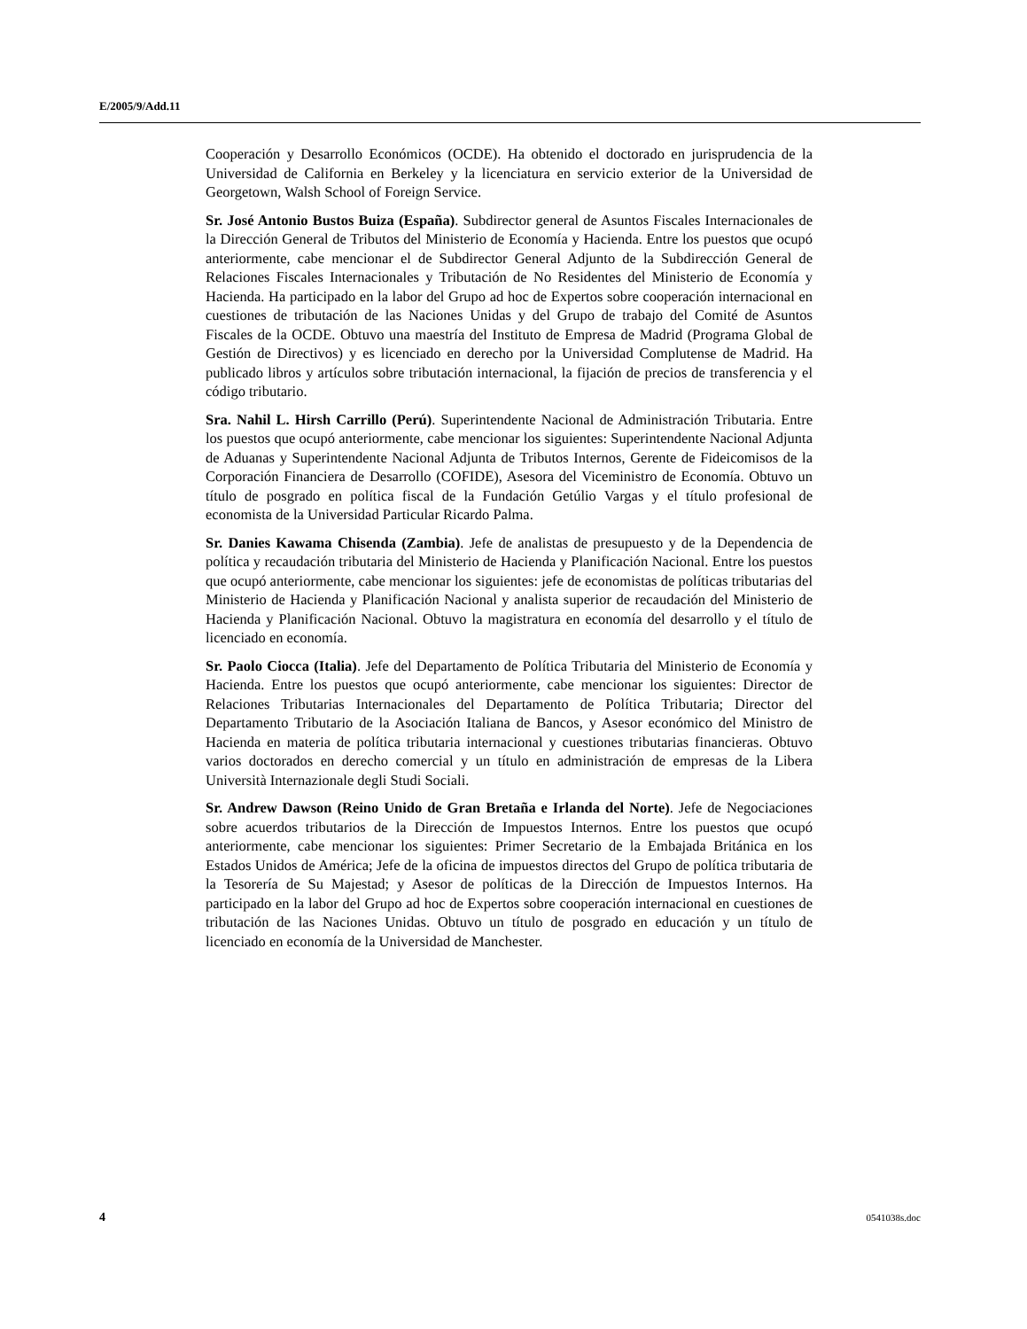E/2005/9/Add.11
Cooperación y Desarrollo Económicos (OCDE). Ha obtenido el doctorado en jurisprudencia de la Universidad de California en Berkeley y la licenciatura en servicio exterior de la Universidad de Georgetown, Walsh School of Foreign Service.
Sr. José Antonio Bustos Buiza (España). Subdirector general de Asuntos Fiscales Internacionales de la Dirección General de Tributos del Ministerio de Economía y Hacienda. Entre los puestos que ocupó anteriormente, cabe mencionar el de Subdirector General Adjunto de la Subdirección General de Relaciones Fiscales Internacionales y Tributación de No Residentes del Ministerio de Economía y Hacienda. Ha participado en la labor del Grupo ad hoc de Expertos sobre cooperación internacional en cuestiones de tributación de las Naciones Unidas y del Grupo de trabajo del Comité de Asuntos Fiscales de la OCDE. Obtuvo una maestría del Instituto de Empresa de Madrid (Programa Global de Gestión de Directivos) y es licenciado en derecho por la Universidad Complutense de Madrid. Ha publicado libros y artículos sobre tributación internacional, la fijación de precios de transferencia y el código tributario.
Sra. Nahil L. Hirsh Carrillo (Perú). Superintendente Nacional de Administración Tributaria. Entre los puestos que ocupó anteriormente, cabe mencionar los siguientes: Superintendente Nacional Adjunta de Aduanas y Superintendente Nacional Adjunta de Tributos Internos, Gerente de Fideicomisos de la Corporación Financiera de Desarrollo (COFIDE), Asesora del Viceministro de Economía. Obtuvo un título de posgrado en política fiscal de la Fundación Getúlio Vargas y el título profesional de economista de la Universidad Particular Ricardo Palma.
Sr. Danies Kawama Chisenda (Zambia). Jefe de analistas de presupuesto y de la Dependencia de política y recaudación tributaria del Ministerio de Hacienda y Planificación Nacional. Entre los puestos que ocupó anteriormente, cabe mencionar los siguientes: jefe de economistas de políticas tributarias del Ministerio de Hacienda y Planificación Nacional y analista superior de recaudación del Ministerio de Hacienda y Planificación Nacional. Obtuvo la magistratura en economía del desarrollo y el título de licenciado en economía.
Sr. Paolo Ciocca (Italia). Jefe del Departamento de Política Tributaria del Ministerio de Economía y Hacienda. Entre los puestos que ocupó anteriormente, cabe mencionar los siguientes: Director de Relaciones Tributarias Internacionales del Departamento de Política Tributaria; Director del Departamento Tributario de la Asociación Italiana de Bancos, y Asesor económico del Ministro de Hacienda en materia de política tributaria internacional y cuestiones tributarias financieras. Obtuvo varios doctorados en derecho comercial y un título en administración de empresas de la Libera Università Internazionale degli Studi Sociali.
Sr. Andrew Dawson (Reino Unido de Gran Bretaña e Irlanda del Norte). Jefe de Negociaciones sobre acuerdos tributarios de la Dirección de Impuestos Internos. Entre los puestos que ocupó anteriormente, cabe mencionar los siguientes: Primer Secretario de la Embajada Británica en los Estados Unidos de América; Jefe de la oficina de impuestos directos del Grupo de política tributaria de la Tesorería de Su Majestad; y Asesor de políticas de la Dirección de Impuestos Internos. Ha participado en la labor del Grupo ad hoc de Expertos sobre cooperación internacional en cuestiones de tributación de las Naciones Unidas. Obtuvo un título de posgrado en educación y un título de licenciado en economía de la Universidad de Manchester.
4 0541038s.doc